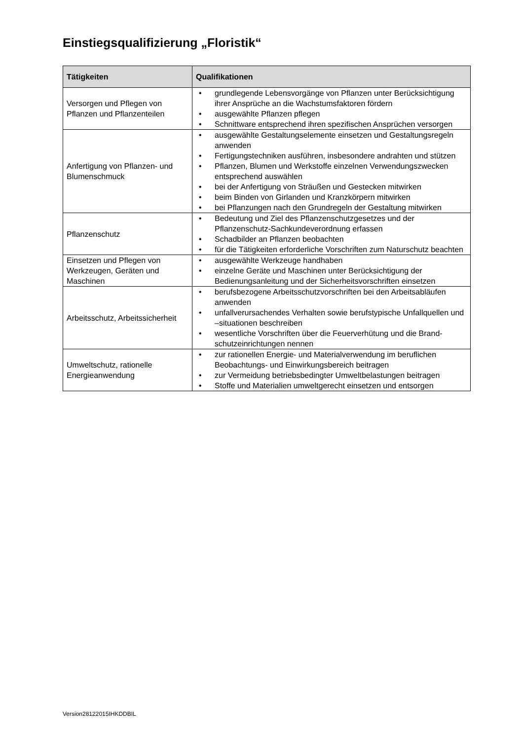Einstiegsqualifizierung „Floristik“
| Tätigkeiten | Qualifikationen |
| --- | --- |
| Versorgen und Pflegen von Pflanzen und Pflanzenteilen | • grundlegende Lebensvorgänge von Pflanzen unter Berück­sichtigung ihrer Ansprüche an die Wachstumsfaktoren fördern • ausgewählte Pflanzen pflegen • Schnittware entsprechend ihren spezifischen Ansprüchen versorgen |
| Anfertigung von Pflanzen- und Blumenschmuck | • ausgewählte Gestaltungselemente einsetzen und Gestaltungs­regeln anwenden • Fertigungstechniken ausführen, insbesondere andrahten und stützen • Pflanzen, Blumen und Werkstoffe einzelnen Verwendungs­zwecken entsprechend auswählen • bei der Anfertigung von Sträußen und Gestecken mitwirken • beim Binden von Girlanden und Kranzkörpern mitwirken • bei Pflanzungen nach den Grundregeln der Gestaltung mitwirken |
| Pflanzenschutz | • Bedeutung und Ziel des Pflanzenschutzgesetzes und der Pflanzenschutz-Sachkundeverordnung erfassen • Schadbilder an Pflanzen beobachten • für die Tätigkeiten erforderliche Vorschriften zum Naturschutz beachten |
| Einsetzen und Pflegen von Werkzeugen, Geräten und Maschinen | • ausgewählte Werkzeuge handhaben • einzelne Geräte und Maschinen unter Berücksichtigung der Bedienungsanleitung und der Sicherheitsvorschriften einsetzen |
| Arbeitsschutz, Arbeitssicherheit | • berufsbezogene Arbeitsschutzvorschriften bei den Arbeitsabläufen anwenden • unfallverursachendes Verhalten sowie berufstypische Unfall­quellen und –situationen beschreiben • wesentliche Vorschriften über die Feuerverhütung und die Brand­schutzeinrichtungen nennen |
| Umweltschutz, rationelle Energieanwendung | • zur rationellen Energie- und Materialverwendung im beruflichen Beobachtungs- und Einwirkungsbereich beitragen • zur Vermeidung betriebsbedingter Umweltbelastungen beitragen • Stoffe und Materialien umweltgerecht einsetzen und entsorgen |
Version28122015IHKDDBIL